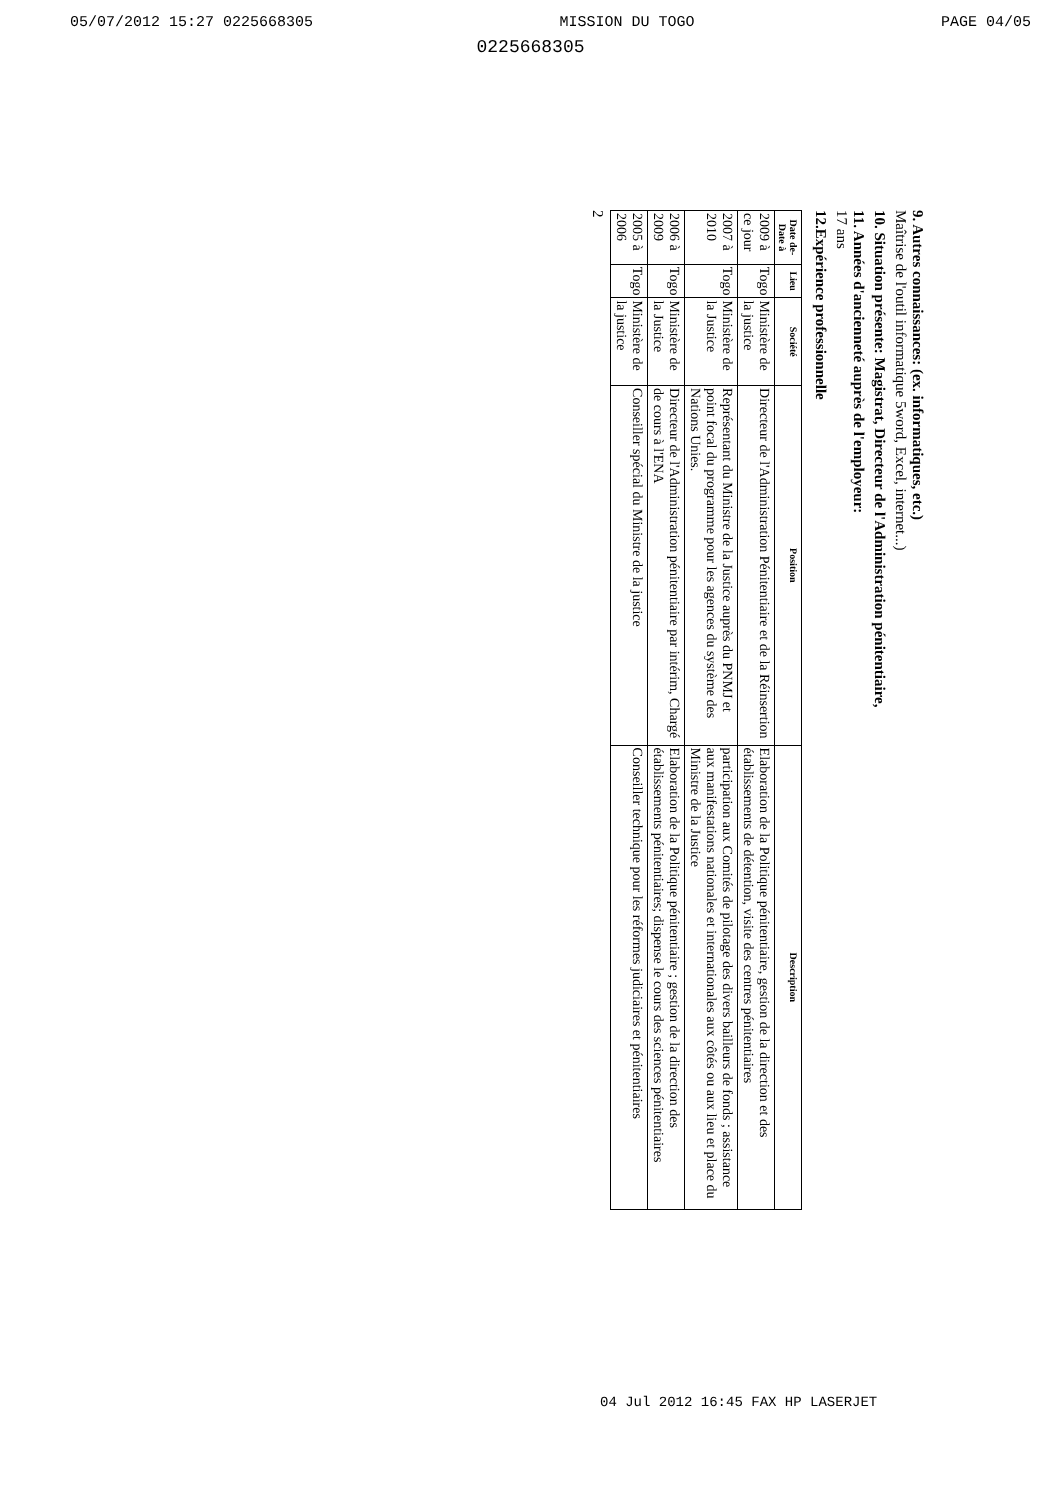05/07/2012 15:27 0225668305 MISSION DU TOGO PAGE 04/05
0225668305
9. Autres connaissances: (ex. informatiques, etc.)
Maîtrise de l'outil informatique 5word, Excel, internet...)
10. Situation présente: Magistrat, Directeur de l'Administration pénitentiaire,
11. Années d'ancienneté auprès de l'employeur:
17 ans
12.Expérience professionnelle
| Date de-Date à | Lieu | Société | Position | Description |
| --- | --- | --- | --- | --- |
| 2009 à ce jour | Togo | Ministère de la justice | Directeur de l'Administration Pénitentiaire et de la Réinsertion | Elaboration de la Politique pénitentiaire, gestion de la direction et des établissements de détention, visite des centres pénitentiaires |
| 2007 à 2010 | Togo | Ministère de la Justice | Représentant du Ministre de la Justice auprès du PNMJ et point focal du programme pour les agences du système des Nations Unies. | participation aux Comités de pilotage des divers bailleurs de fonds ; assistance aux manifestations nationales et internationales aux côtés ou aux lieu et place du Ministre de la Justice |
| 2006 à 2009 | Togo | Ministère de la Justice | Directeur de l'Administration pénitentiaire par intérim, Chargé de cours à l'ENA | Elaboration de la Politique pénitentiaire ; gestion de la direction des établissements pénitentiaires; dispense le cours des sciences pénitentiaires |
| 2005 à 2006 | Togo | Ministère de la justice | Conseiller spécial du Ministre de la justice | Conseiller technique pour les réformes judiciaires et pénitentiaires |
2
04 Jul 2012 16:45 FAX HP LASERJET